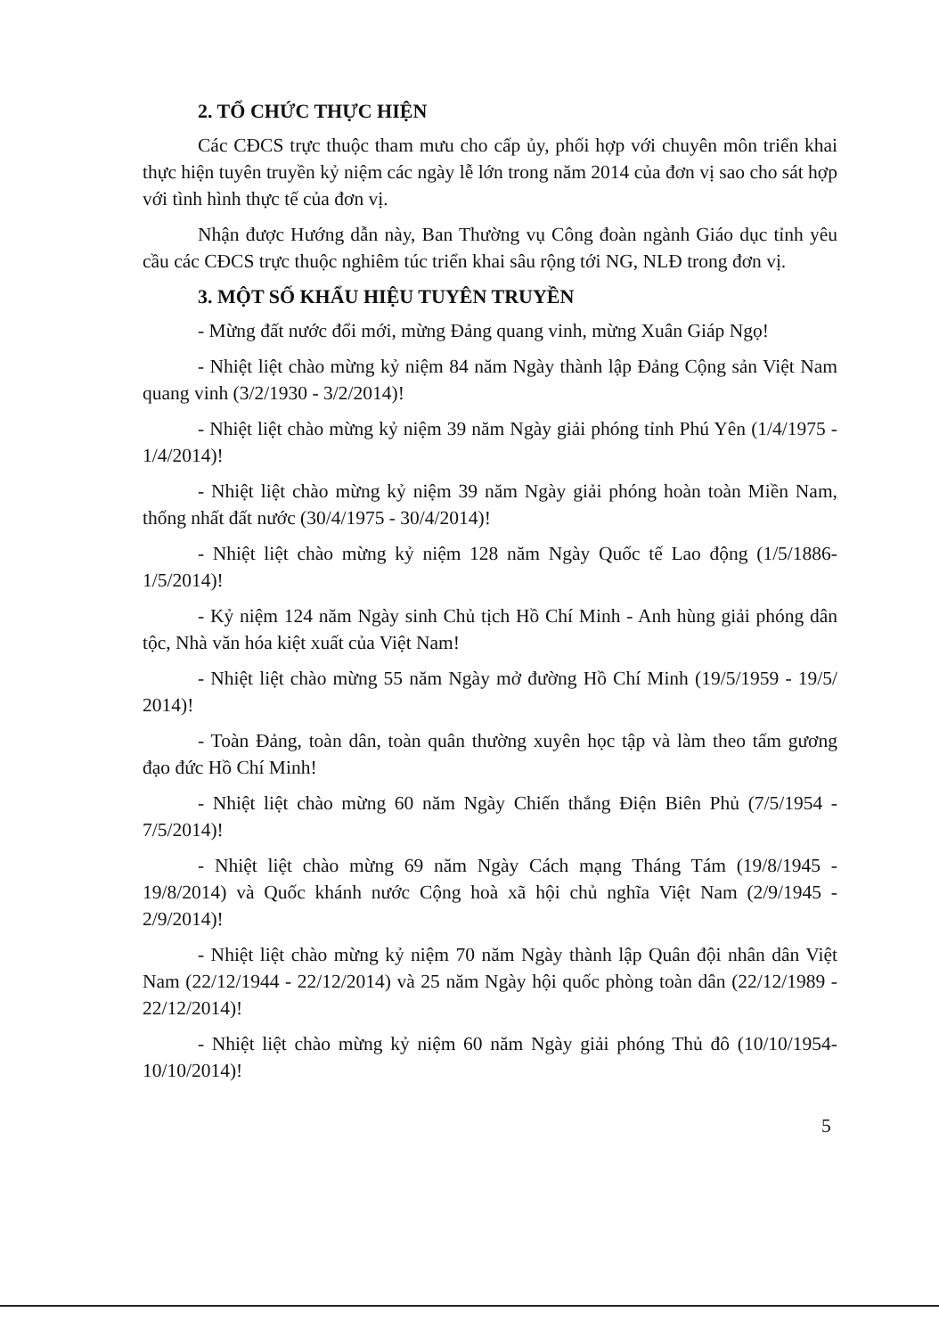2. TỔ CHỨC THỰC HIỆN
Các CĐCS trực thuộc tham mưu cho cấp ủy, phối hợp với chuyên môn triển khai thực hiện tuyên truyền kỷ niệm các ngày lễ lớn trong năm 2014 của đơn vị sao cho sát hợp với tình hình thực tế của đơn vị.
Nhận được Hướng dẫn này, Ban Thường vụ Công đoàn ngành Giáo dục tỉnh yêu cầu các CĐCS trực thuộc nghiêm túc triển khai sâu rộng tới NG, NLĐ trong đơn vị.
3. MỘT SỐ KHẨU HIỆU TUYÊN TRUYỀN
- Mừng đất nước đổi mới, mừng Đảng quang vinh, mừng Xuân Giáp Ngọ!
- Nhiệt liệt chào mừng kỷ niệm 84 năm Ngày thành lập Đảng Cộng sản Việt Nam quang vinh (3/2/1930 - 3/2/2014)!
- Nhiệt liệt chào mừng kỷ niệm 39 năm Ngày giải phóng tỉnh Phú Yên (1/4/1975 - 1/4/2014)!
- Nhiệt liệt chào mừng kỷ niệm 39 năm Ngày giải phóng hoàn toàn Miền Nam, thống nhất đất nước (30/4/1975 - 30/4/2014)!
- Nhiệt liệt chào mừng kỷ niệm 128 năm Ngày Quốc tế Lao động (1/5/1886-1/5/2014)!
- Kỷ niệm 124 năm Ngày sinh Chủ tịch Hồ Chí Minh - Anh hùng giải phóng dân tộc, Nhà văn hóa kiệt xuất của Việt Nam!
- Nhiệt liệt chào mừng 55 năm Ngày mở đường Hồ Chí Minh (19/5/1959 - 19/5/ 2014)!
- Toàn Đảng, toàn dân, toàn quân thường xuyên học tập và làm theo tấm gương đạo đức Hồ Chí Minh!
- Nhiệt liệt chào mừng 60 năm Ngày Chiến thắng Điện Biên Phủ (7/5/1954 - 7/5/2014)!
- Nhiệt liệt chào mừng 69 năm Ngày Cách mạng Tháng Tám (19/8/1945 - 19/8/2014) và Quốc khánh nước Cộng hoà xã hội chủ nghĩa Việt Nam (2/9/1945 - 2/9/2014)!
- Nhiệt liệt chào mừng kỷ niệm 70 năm Ngày thành lập Quân đội nhân dân Việt Nam (22/12/1944 - 22/12/2014) và 25 năm Ngày hội quốc phòng toàn dân (22/12/1989 - 22/12/2014)!
- Nhiệt liệt chào mừng kỷ niệm 60 năm Ngày giải phóng Thủ đô (10/10/1954-10/10/2014)!
5